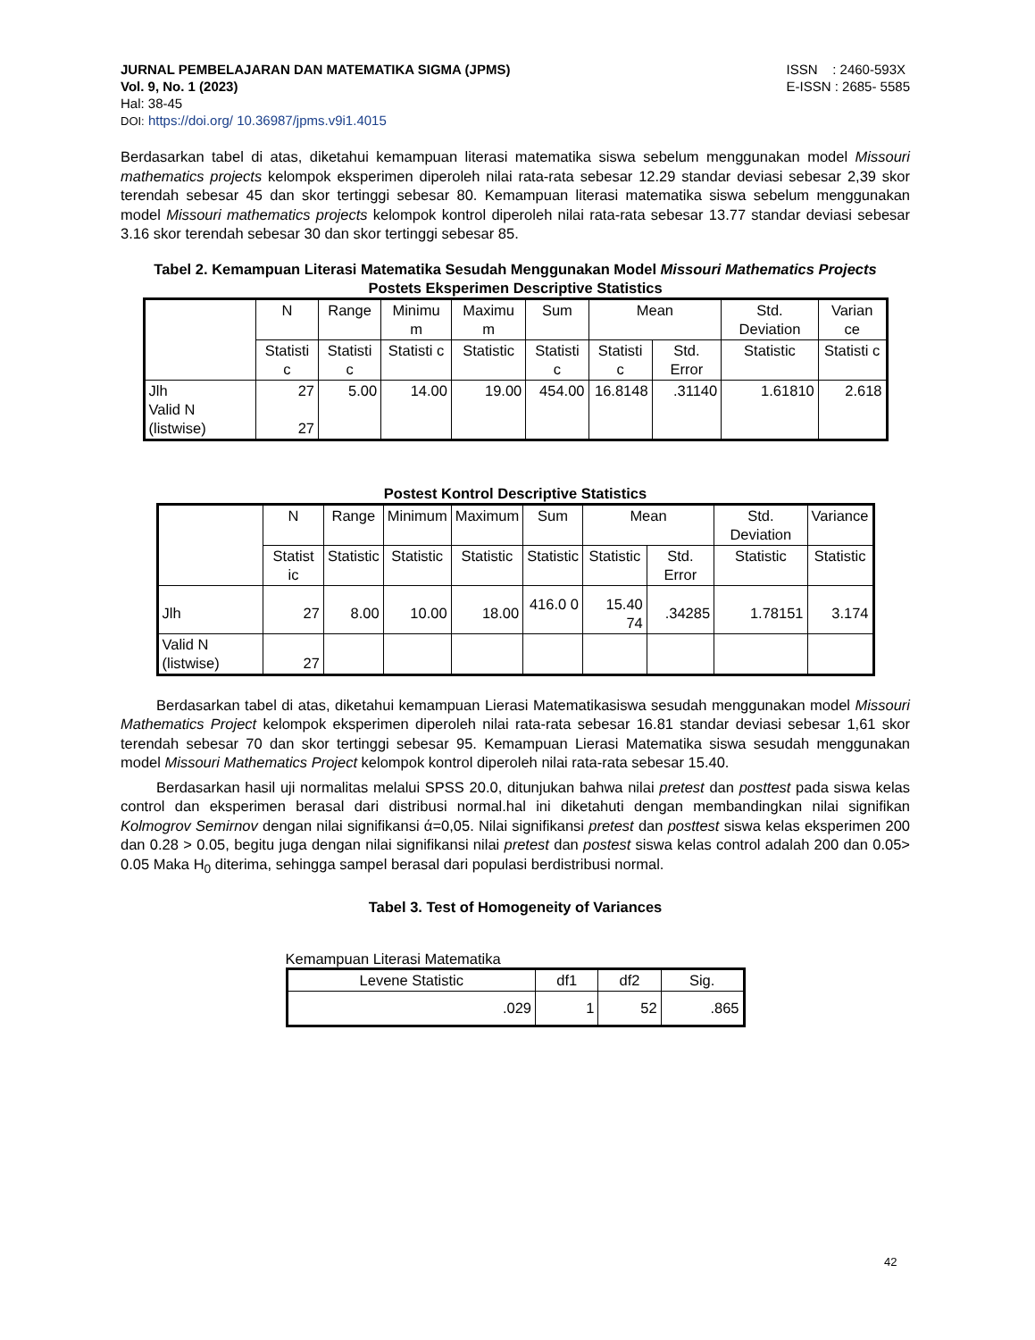JURNAL PEMBELAJARAN DAN MATEMATIKA SIGMA (JPMS)
Vol. 9, No. 1 (2023)
Hal: 38-45
DOI: https://doi.org/ 10.36987/jpms.v9i1.4015
ISSN : 2460-593X
E-ISSN : 2685- 5585
Berdasarkan tabel di atas, diketahui kemampuan literasi matematika siswa sebelum menggunakan model Missouri mathematics projects kelompok eksperimen diperoleh nilai rata-rata sebesar 12.29 standar deviasi sebesar 2,39 skor terendah sebesar 45 dan skor tertinggi sebesar 80. Kemampuan literasi matematika siswa sebelum menggunakan model Missouri mathematics projects kelompok kontrol diperoleh nilai rata-rata sebesar 13.77 standar deviasi sebesar 3.16 skor terendah sebesar 30 dan skor tertinggi sebesar 85.
Tabel 2. Kemampuan Literasi Matematika Sesudah Menggunakan Model Missouri Mathematics Projects
Postets Eksperimen Descriptive Statistics
| | N | Range | Minimu m | Maximu m | Sum | Mean | | Std. Deviation | Varian ce |
| | Statisti c | Statisti c | Statisti c | Statistic | Statisti c | Statisti c | Std. Error | Statistic | Statisti c |
| Jlh Valid N (listwise) | 27 27 | 5.00 | 14.00 | 19.00 | 454.00 | 16.8148 | .31140 | 1.61810 | 2.618 |
Postest Kontrol Descriptive Statistics
| | N | Range | Minimum | Maximum | Sum | Mean | | Std. Deviation | Variance |
| | Statist ic | Statistic | Statistic | Statistic | Statistic | Statistic | Std. Error | Statistic | Statistic |
| Jlh | 27 | 8.00 | 10.00 | 18.00 | 416.0 0 | 15.40 74 | .34285 | 1.78151 | 3.174 |
| Valid N (listwise) | 27 | | | | | | | | |
Berdasarkan tabel di atas, diketahui kemampuan Lierasi Matematikasiswa sesudah menggunakan model Missouri Mathematics Project kelompok eksperimen diperoleh nilai rata-rata sebesar 16.81 standar deviasi sebesar 1,61 skor terendah sebesar 70 dan skor tertinggi sebesar 95. Kemampuan Lierasi Matematika siswa sesudah menggunakan model Missouri Mathematics Project kelompok kontrol diperoleh nilai rata-rata sebesar 15.40.
Berdasarkan hasil uji normalitas melalui SPSS 20.0, ditunjukan bahwa nilai pretest dan posttest pada siswa kelas control dan eksperimen berasal dari distribusi normal.hal ini diketahuti dengan membandingkan nilai signifikan Kolmogrov Semirnov dengan nilai signifikansi ά=0,05. Nilai signifikansi pretest dan posttest siswa kelas eksperimen 200 dan 0.28 > 0.05, begitu juga dengan nilai signifikansi nilai pretest dan postest siswa kelas control adalah 200 dan 0.05> 0.05 Maka H<sub>0</sub> diterima, sehingga sampel berasal dari populasi berdistribusi normal.
Tabel 3. Test of Homogeneity of Variances
Kemampuan Literasi Matematika
| Levene Statistic | df1 | df2 | Sig. |
| .029 | 1 | 52 | .865 |
42